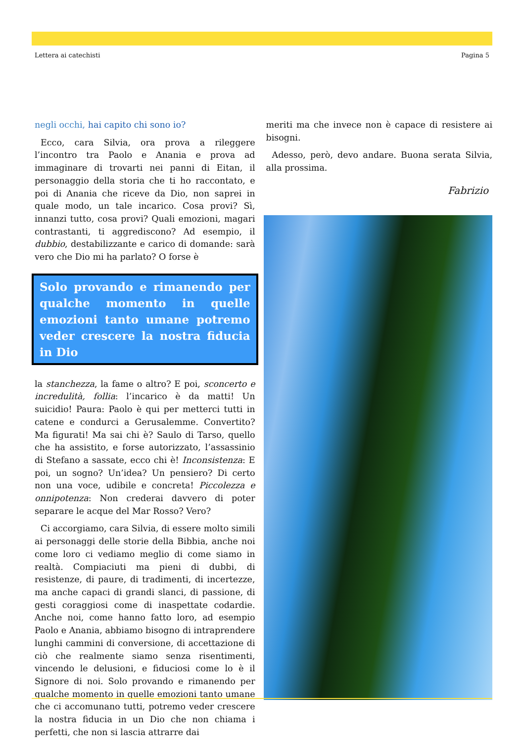Lettera ai catechisti Pagina 5
negli occhi, hai capito chi sono io?
Ecco, cara Silvia, ora prova a rileggere l’incontro tra Paolo e Anania e prova ad immaginare di trovarti nei panni di Eitan, il personaggio della storia che ti ho raccontato, e poi di Anania che riceve da Dio, non saprei in quale modo, un tale incarico. Cosa provi? Sì, innanzi tutto, cosa provi? Quali emozioni, magari contrastanti, ti aggrediscono? Ad esempio, il dubbio, destabilizzante e carico di domande: sarà vero che Dio mi ha parlato? O forse è
Solo provando e rimanendo per qualche momento in quelle emozioni tanto umane potremo veder crescere la nostra fiducia in Dio
la stanchezza, la fame o altro? E poi, sconcerto e incredulità, follia: l’incarico è da matti! Un suicidio! Paura: Paolo è qui per metterci tutti in catene e condurci a Gerusalemme. Convertito? Ma figurati! Ma sai chi è? Saulo di Tarso, quello che ha assistito, e forse autorizzato, l’assassinio di Stefano a sassate, ecco chi è! Inconsistenza: E poi, un sogno? Un’idea? Un pensiero? Di certo non una voce, udibile e concreta! Piccolezza e onnipotenza: Non crederai davvero di poter separare le acque del Mar Rosso? Vero?
Ci accorgiamo, cara Silvia, di essere molto simili ai personaggi delle storie della Bibbia, anche noi come loro ci vediamo meglio di come siamo in realtà. Compiaciuti ma pieni di dubbi, di resistenze, di paure, di tradimenti, di incertezze, ma anche capaci di grandi slanci, di passione, di gesti coraggiosi come di inaspettate codardie. Anche noi, come hanno fatto loro, ad esempio Paolo e Anania, abbiamo bisogno di intraprendere lunghi cammini di conversione, di accettazione di ciò che realmente siamo senza risentimenti, vincendo le delusioni, e fiduciosi come lo è il Signore di noi. Solo provando e rimanendo per qualche momento in quelle emozioni tanto umane che ci accomunano tutti, potremo veder crescere la nostra fiducia in un Dio che non chiama i perfetti, che non si lascia attrarre dai
meriti ma che invece non è capace di resistere ai bisogni.
Adesso, però, devo andare. Buona serata Silvia, alla prossima.
Fabrizio